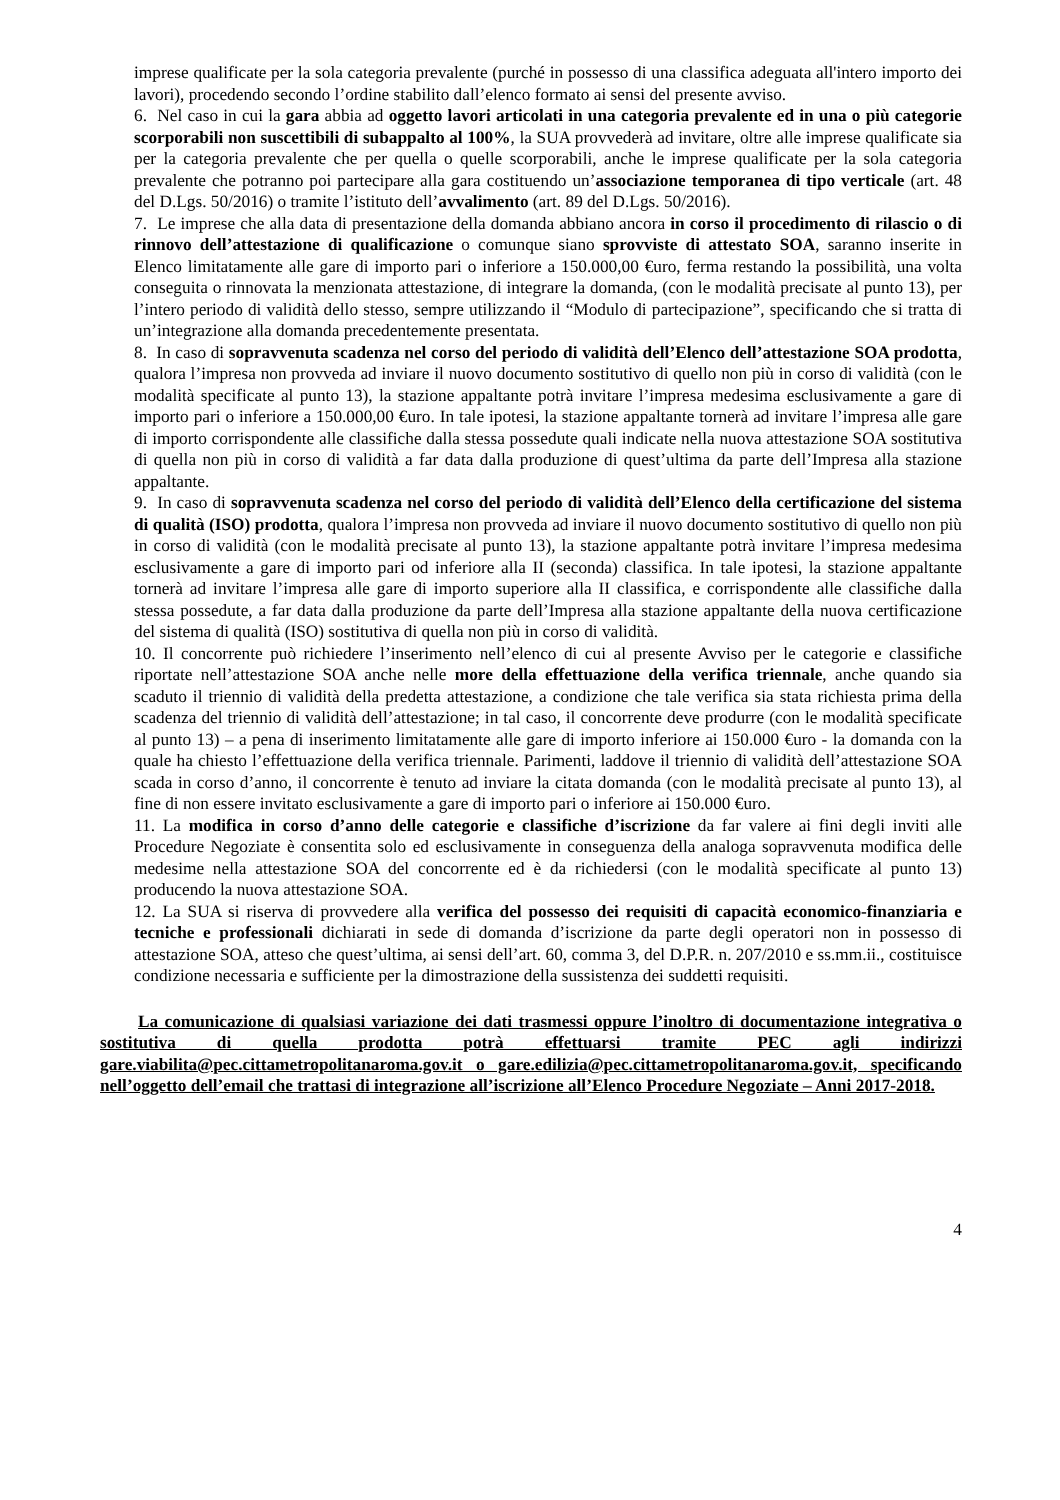imprese qualificate per la sola categoria prevalente (purché in possesso di una classifica adeguata all'intero importo dei lavori), procedendo secondo l’ordine stabilito dall’elenco formato ai sensi del presente avviso.
6. Nel caso in cui la gara abbia ad oggetto lavori articolati in una categoria prevalente ed in una o più categorie scorporabili non suscettibili di subappalto al 100%, la SUA provvederà ad invitare, oltre alle imprese qualificate sia per la categoria prevalente che per quella o quelle scorporabili, anche le imprese qualificate per la sola categoria prevalente che potranno poi partecipare alla gara costituendo un’associazione temporanea di tipo verticale (art. 48 del D.Lgs. 50/2016) o tramite l’istituto dell’avvalimento (art. 89 del D.Lgs. 50/2016).
7. Le imprese che alla data di presentazione della domanda abbiano ancora in corso il procedimento di rilascio o di rinnovo dell’attestazione di qualificazione o comunque siano sprovviste di attestato SOA, saranno inserite in Elenco limitatamente alle gare di importo pari o inferiore a 150.000,00 €uro, ferma restando la possibilità, una volta conseguita o rinnovata la menzionata attestazione, di integrare la domanda, (con le modalità precisate al punto 13), per l’intero periodo di validità dello stesso, sempre utilizzando il “Modulo di partecipazione”, specificando che si tratta di un’integrazione alla domanda precedentemente presentata.
8. In caso di sopravvenuta scadenza nel corso del periodo di validità dell’Elenco dell’attestazione SOA prodotta, qualora l’impresa non provveda ad inviare il nuovo documento sostitutivo di quello non più in corso di validità (con le modalità specificate al punto 13), la stazione appaltante potrà invitare l’impresa medesima esclusivamente a gare di importo pari o inferiore a 150.000,00 €uro. In tale ipotesi, la stazione appaltante tornerà ad invitare l’impresa alle gare di importo corrispondente alle classifiche dalla stessa possedute quali indicate nella nuova attestazione SOA sostitutiva di quella non più in corso di validità a far data dalla produzione di quest’ultima da parte dell’Impresa alla stazione appaltante.
9. In caso di sopravvenuta scadenza nel corso del periodo di validità dell’Elenco della certificazione del sistema di qualità (ISO) prodotta, qualora l’impresa non provveda ad inviare il nuovo documento sostitutivo di quello non più in corso di validità (con le modalità precisate al punto 13), la stazione appaltante potrà invitare l’impresa medesima esclusivamente a gare di importo pari od inferiore alla II (seconda) classifica. In tale ipotesi, la stazione appaltante tornerà ad invitare l’impresa alle gare di importo superiore alla II classifica, e corrispondente alle classifiche dalla stessa possedute, a far data dalla produzione da parte dell’Impresa alla stazione appaltante della nuova certificazione del sistema di qualità (ISO) sostitutiva di quella non più in corso di validità.
10. Il concorrente può richiedere l’inserimento nell’elenco di cui al presente Avviso per le categorie e classifiche riportate nell’attestazione SOA anche nelle more della effettuazione della verifica triennale, anche quando sia scaduto il triennio di validità della predetta attestazione, a condizione che tale verifica sia stata richiesta prima della scadenza del triennio di validità dell’attestazione; in tal caso, il concorrente deve produrre (con le modalità specificate al punto 13) – a pena di inserimento limitatamente alle gare di importo inferiore ai 150.000 €uro - la domanda con la quale ha chiesto l’effettuazione della verifica triennale. Parimenti, laddove il triennio di validità dell’attestazione SOA scada in corso d’anno, il concorrente è tenuto ad inviare la citata domanda (con le modalità precisate al punto 13), al fine di non essere invitato esclusivamente a gare di importo pari o inferiore ai 150.000 €uro.
11. La modifica in corso d’anno delle categorie e classifiche d’iscrizione da far valere ai fini degli inviti alle Procedure Negoziate è consentita solo ed esclusivamente in conseguenza della analoga sopravvenuta modifica delle medesime nella attestazione SOA del concorrente ed è da richiedersi (con le modalità specificate al punto 13) producendo la nuova attestazione SOA.
12. La SUA si riserva di provvedere alla verifica del possesso dei requisiti di capacità economico-finanziaria e tecniche e professionali dichiarati in sede di domanda d’iscrizione da parte degli operatori non in possesso di attestazione SOA, atteso che quest’ultima, ai sensi dell’art. 60, comma 3, del D.P.R. n. 207/2010 e ss.mm.ii., costituisce condizione necessaria e sufficiente per la dimostrazione della sussistenza dei suddetti requisiti.
La comunicazione di qualsiasi variazione dei dati trasmessi oppure l’inoltro di documentazione integrativa o sostitutiva di quella prodotta potrà effettuarsi tramite PEC agli indirizzi gare.viabilita@pec.cittametropolitanaroma.gov.it o gare.edilizia@pec.cittametropolitanaroma.gov.it, specificando nell’oggetto dell’email che trattasi di integrazione all’iscrizione all’Elenco Procedure Negoziate – Anni 2017-2018.
4